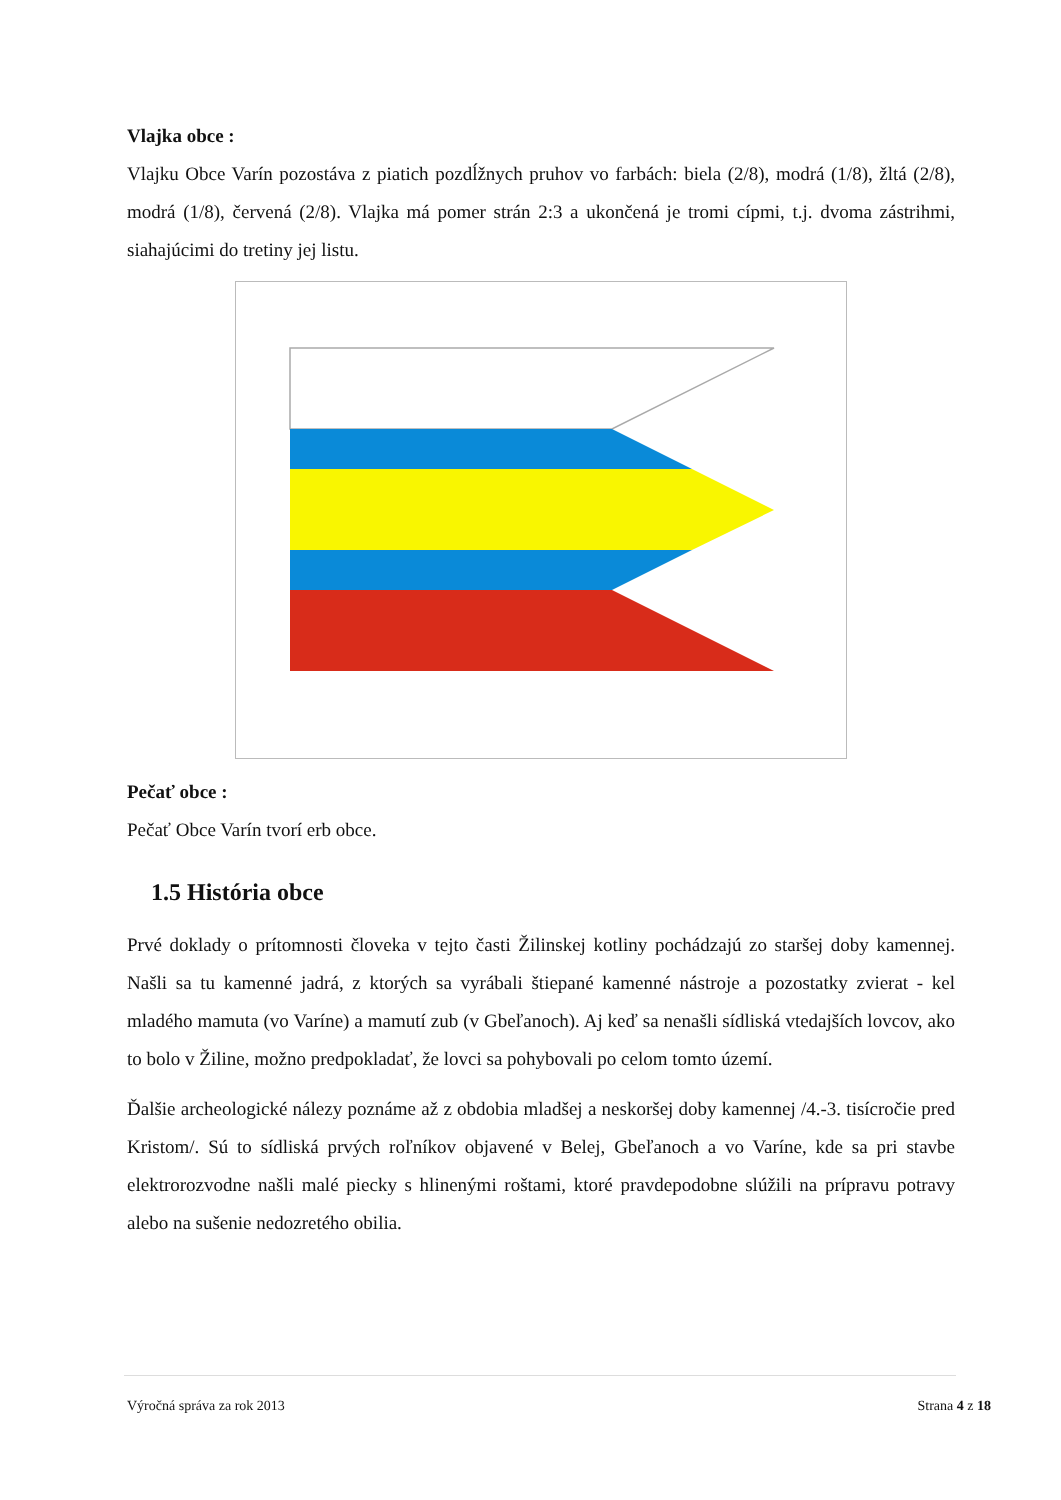Vlajka obce :
Vlajku Obce Varín pozostáva z piatich pozdĺžnych pruhov vo farbách: biela (2/8), modrá (1/8), žltá (2/8), modrá (1/8), červená (2/8). Vlajka má pomer strán 2:3 a ukončená je tromi cípmi, t.j. dvoma zástrihmi, siahajúcimi do tretiny jej listu.
Pečať obce :
Pečať Obce Varín tvorí erb obce.
1.5 História obce
Prvé doklady o prítomnosti človeka v tejto časti Žilinskej kotliny pochádzajú zo staršej doby kamennej. Našli sa tu kamenné jadrá, z ktorých sa vyrábali štiepané kamenné nástroje a pozostatky zvierat - kel mladého mamuta (vo Varíne) a mamutí zub (v Gbeľanoch). Aj keď sa nenašli sídliská vtedajších lovcov, ako to bolo v Žiline, možno predpokladať, že lovci sa pohybovali po celom tomto území.
Ďalšie archeologické nálezy poznáme až z obdobia mladšej a neskoršej doby kamennej /4.-3. tisícročie pred Kristom/. Sú to sídliská prvých roľníkov objavené v Belej, Gbeľanoch a vo Varíne, kde sa pri stavbe elektrorozvodne našli malé piecky s hlinenými roštami, ktoré pravdepodobne slúžili na prípravu potravy alebo na sušenie nedozretého obilia.
Výročná správa za rok 2013 Strana 4 z 18